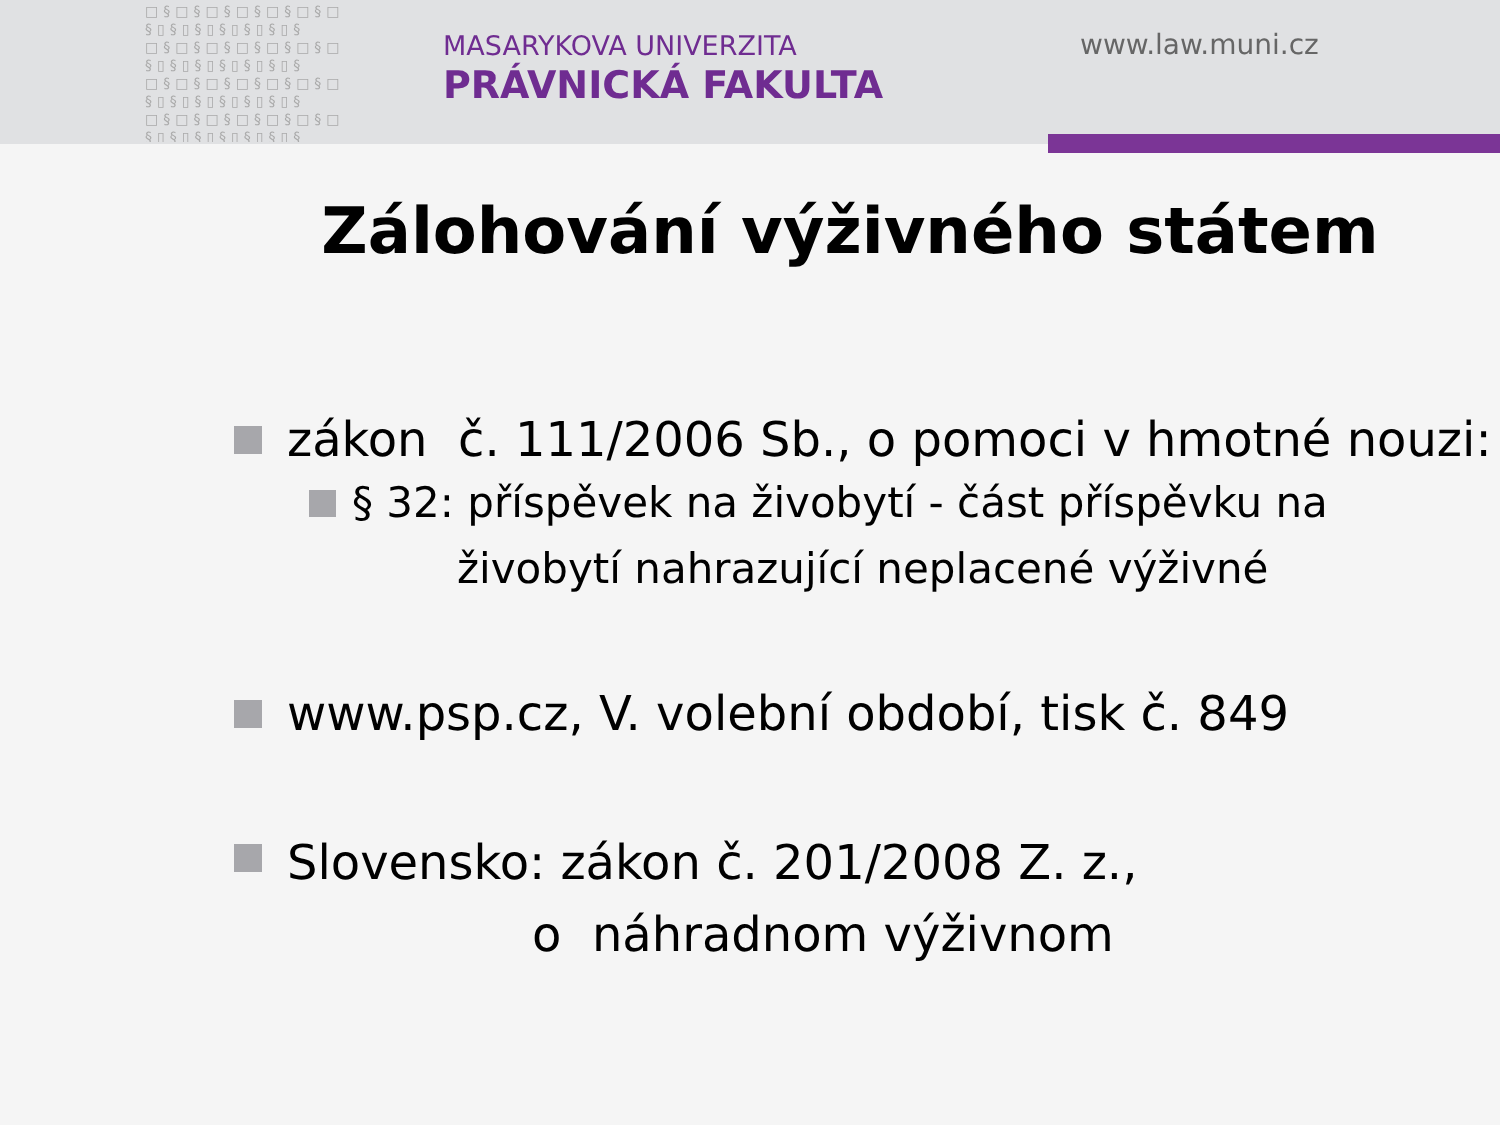□§□§□§□§□§□§□ §▯§▯§▯§▯§▯§▯§ □§□§□§□§□§□§□ §▯§▯§▯§▯§▯§▯§ □§□§□§□§□§□§□ §▯§▯§▯§▯§▯§▯§ □§□§□§□§□§□§□ §▯§▯§▯§▯§▯§▯§
MASARYKOVA UNIVERZITA
PRÁVNICKÁ FAKULTA
www.law.muni.cz
Zálohování výživného státem
zákon č. 111/2006 Sb., o pomoci v hmotné nouzi:
§ 32: příspěvek na živobytí - část příspěvku na
živobytí nahrazující neplacené výživné
www.psp.cz, V. volební období, tisk č. 849
Slovensko: zákon č. 201/2008 Z. z.,
o náhradnom výživnom